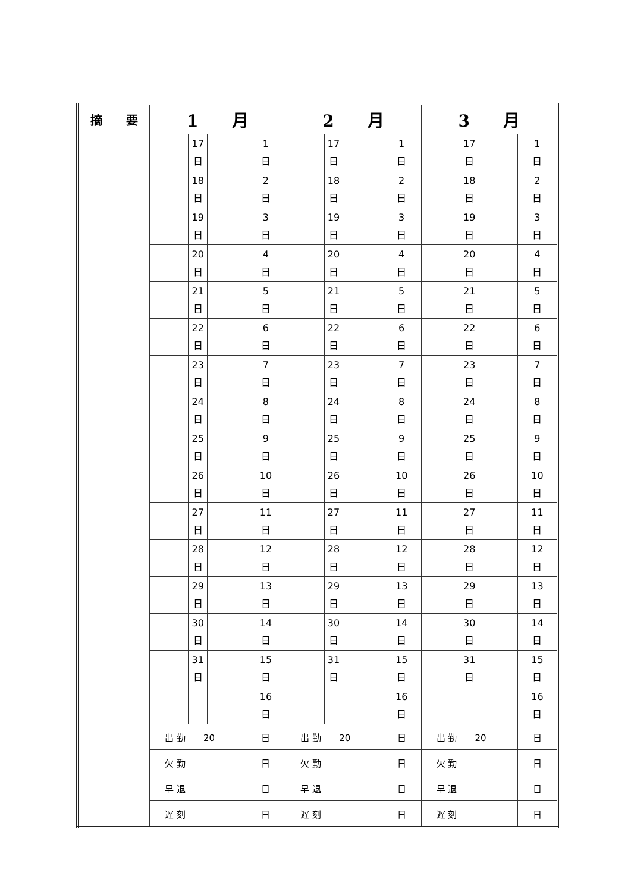| 摘 要 | 1 月 | | | | 2 月 | | | | 3 月 | | | |
| --- | --- | --- | --- | --- | --- | --- | --- | --- | --- | --- | --- | --- |
| | | 17 日 | | 1 日 | | 17 日 | | 1 日 | | 17 日 | | 1 日 |
| | | 18 日 | | 2 日 | | 18 日 | | 2 日 | | 18 日 | | 2 日 |
| | | 19 日 | | 3 日 | | 19 日 | | 3 日 | | 19 日 | | 3 日 |
| | | 20 日 | | 4 日 | | 20 日 | | 4 日 | | 20 日 | | 4 日 |
| | | 21 日 | | 5 日 | | 21 日 | | 5 日 | | 21 日 | | 5 日 |
| | | 22 日 | | 6 日 | | 22 日 | | 6 日 | | 22 日 | | 6 日 |
| | | 23 日 | | 7 日 | | 23 日 | | 7 日 | | 23 日 | | 7 日 |
| | | 24 日 | | 8 日 | | 24 日 | | 8 日 | | 24 日 | | 8 日 |
| | | 25 日 | | 9 日 | | 25 日 | | 9 日 | | 25 日 | | 9 日 |
| | | 26 日 | | 10 日 | | 26 日 | | 10 日 | | 26 日 | | 10 日 |
| | | 27 日 | | 11 日 | | 27 日 | | 11 日 | | 27 日 | | 11 日 |
| | | 28 日 | | 12 日 | | 28 日 | | 12 日 | | 28 日 | | 12 日 |
| | | 29 日 | | 13 日 | | 29 日 | | 13 日 | | 29 日 | | 13 日 |
| | | 30 日 | | 14 日 | | 30 日 | | 14 日 | | 30 日 | | 14 日 |
| | | 31 日 | | 15 日 | | 31 日 | | 15 日 | | 31 日 | | 15 日 |
| | | | | 16 日 | | | | 16 日 | | | | 16 日 |
| | 出 勤 20 | | | 日 | 出 勤 20 | | | 日 | 出 勤 20 | | | 日 |
| | 欠 勤 | | | 日 | 欠 勤 | | | 日 | 欠 勤 | | | 日 |
| | 早 退 | | | 日 | 早 退 | | | 日 | 早 退 | | | 日 |
| | 遅 刻 | | | 日 | 遅 刻 | | | 日 | 遅 刻 | | | 日 |